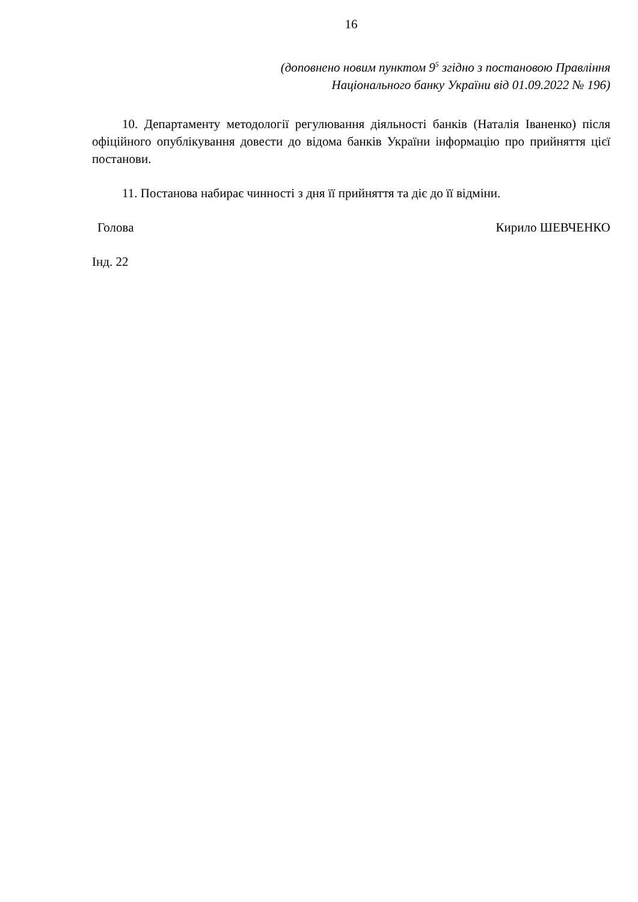16
(доповнено новим пунктом 9<sup>5</sup> згідно з постановою Правління
Національного банку України від 01.09.2022 № 196)
10. Департаменту методології регулювання діяльності банків (Наталія Іваненко) після офіційного опублікування довести до відома банків України інформацію про прийняття цієї постанови.
11. Постанова набирає чинності з дня її прийняття та діє до її відміни.
Голова Кирило ШЕВЧЕНКО
Інд. 22